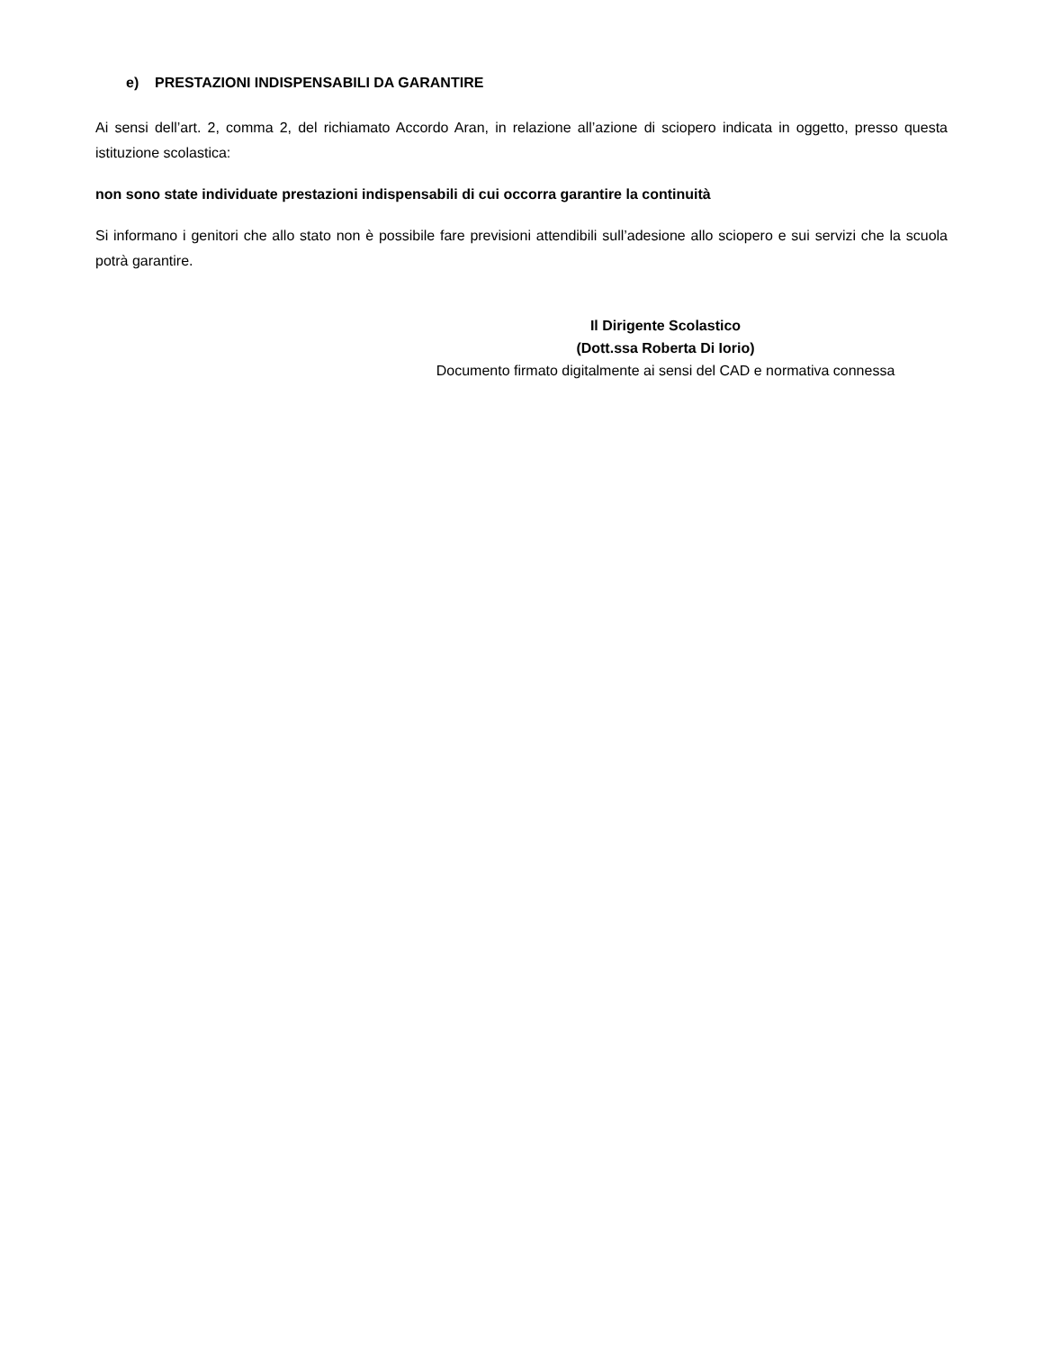e) PRESTAZIONI INDISPENSABILI DA GARANTIRE
Ai sensi dell’art. 2, comma 2, del richiamato Accordo Aran, in relazione all’azione di sciopero indicata in oggetto, presso questa istituzione scolastica:
non sono state individuate prestazioni indispensabili di cui occorra garantire la continuità
Si informano i genitori che allo stato non è possibile fare previsioni attendibili sull’adesione allo sciopero e sui servizi che la scuola potrà garantire.
Il Dirigente Scolastico
(Dott.ssa Roberta Di Iorio)
Documento firmato digitalmente ai sensi del CAD e normativa connessa